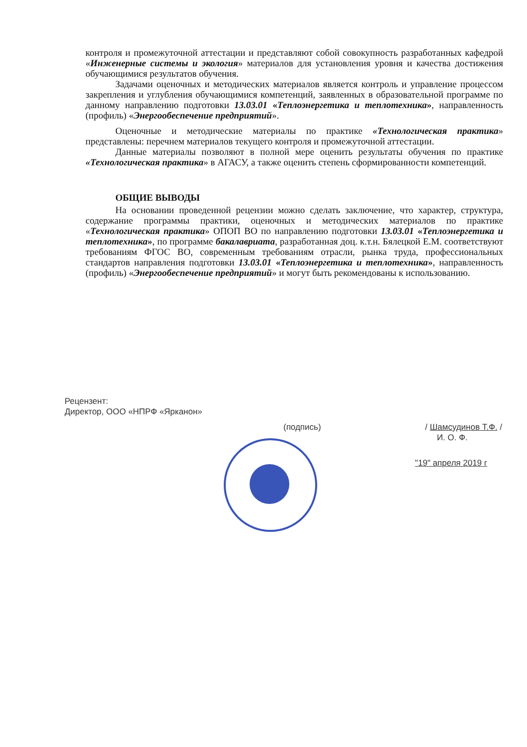контроля и промежуточной аттестации и представляют собой совокупность разработанных кафедрой «Инженерные системы и экология» материалов для установления уровня и качества достижения обучающимися результатов обучения.
Задачами оценочных и методических материалов является контроль и управление процессом закрепления и углубления обучающимися компетенций, заявленных в образовательной программе по данному направлению подготовки 13.03.01 «Теплоэнергетика и теплотехника», направленность (профиль) «Энергообеспечение предприятий».
Оценочные и методические материалы по практике «Технологическая практика» представлены: перечнем материалов текущего контроля и промежуточной аттестации.
Данные материалы позволяют в полной мере оценить результаты обучения по практике «Технологическая практика» в АГАСУ, а также оценить степень сформированности компетенций.
ОБЩИЕ ВЫВОДЫ
На основании проведенной рецензии можно сделать заключение, что характер, структура, содержание программы практики, оценочных и методических материалов по практике «Технологическая практика» ОПОП ВО по направлению подготовки 13.03.01 «Теплоэнергетика и теплотехника», по программе бакалавриата, разработанная доц. к.т.н. Бялецкой Е.М. соответствуют требованиям ФГОС ВО, современным требованиям отрасли, рынка труда, профессиональных стандартов направления подготовки 13.03.01 «Теплоэнергетика и теплотехника», направленность (профиль) «Энергообеспечение предприятий» и могут быть рекомендованы к использованию.
Рецензент:
Директор, ООО «НПРФ «Ярканон»
(подпись) / Шамсудинов Т.Ф. /
И. О. Ф.
"19" апреля 2019 г